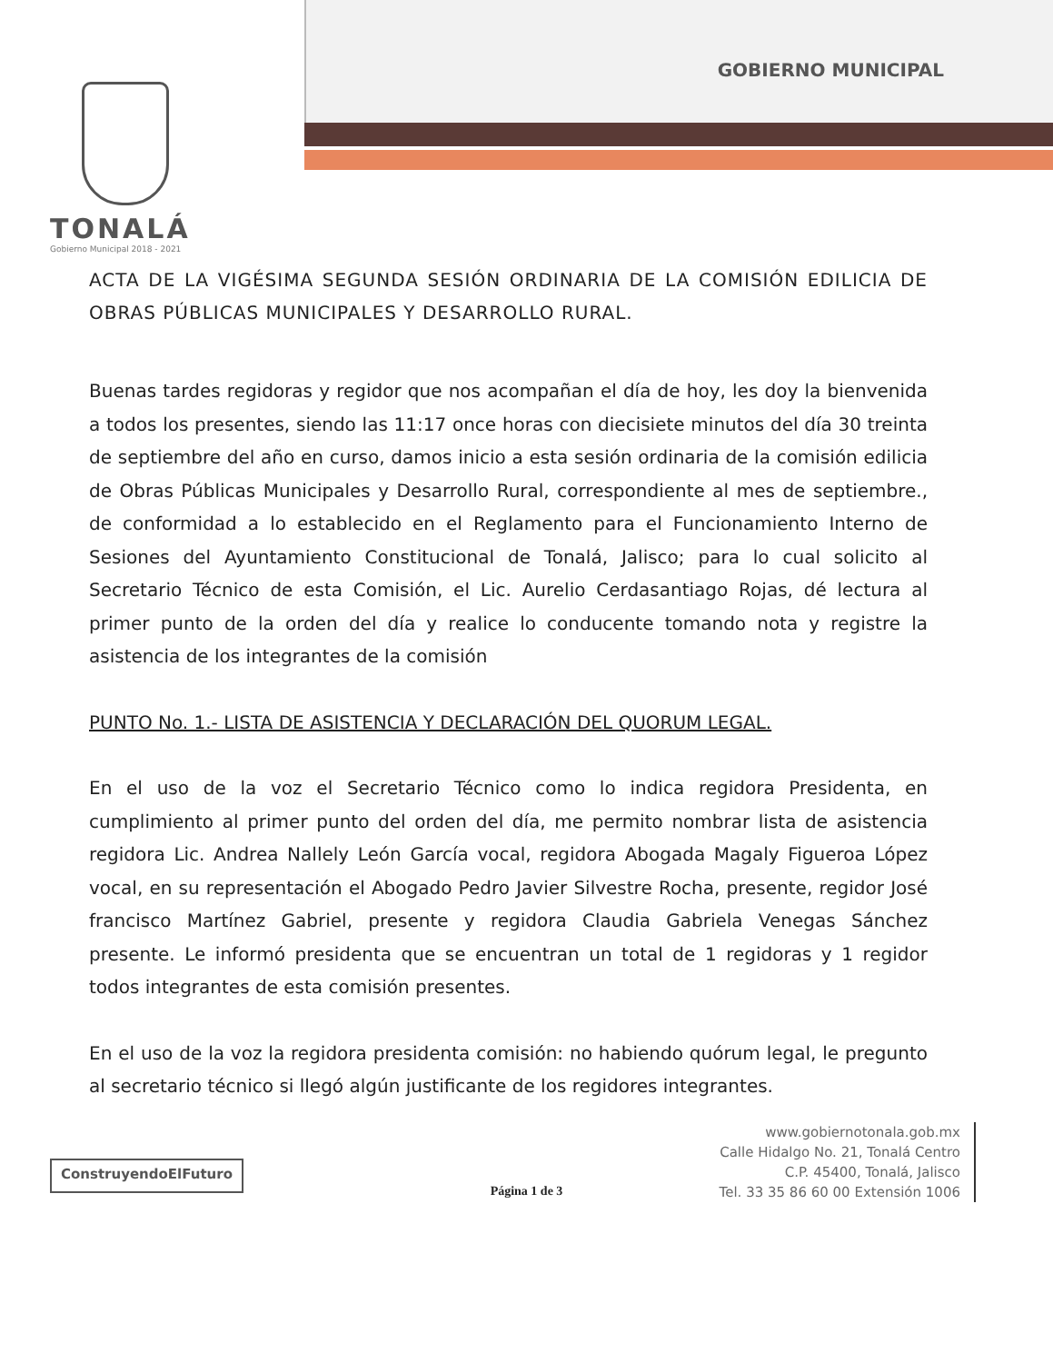TONALÁ
Gobierno Municipal 2018 - 2021
GOBIERNO MUNICIPAL
ACTA DE LA VIGÉSIMA SEGUNDA SESIÓN ORDINARIA DE LA COMISIÓN EDILICIA DE OBRAS PÚBLICAS MUNICIPALES Y DESARROLLO RURAL.
Buenas tardes regidoras y regidor que nos acompañan el día de hoy, les doy la bienvenida a todos los presentes, siendo las 11:17 once horas con diecisiete minutos del día 30 treinta de septiembre del año en curso, damos inicio a esta sesión ordinaria de la comisión edilicia de Obras Públicas Municipales y Desarrollo Rural, correspondiente al mes de septiembre., de conformidad a lo establecido en el Reglamento para el Funcionamiento Interno de Sesiones del Ayuntamiento Constitucional de Tonalá, Jalisco; para lo cual solicito al Secretario Técnico de esta Comisión, el Lic. Aurelio Cerdasantiago Rojas, dé lectura al primer punto de la orden del día y realice lo conducente tomando nota y registre la asistencia de los integrantes de la comisión
PUNTO No. 1.- LISTA DE ASISTENCIA Y DECLARACIÓN DEL QUORUM LEGAL.
En el uso de la voz el Secretario Técnico como lo indica regidora Presidenta, en cumplimiento al primer punto del orden del día, me permito nombrar lista de asistencia regidora Lic. Andrea Nallely León García vocal, regidora Abogada Magaly Figueroa López vocal, en su representación el Abogado Pedro Javier Silvestre Rocha, presente, regidor José francisco Martínez Gabriel, presente y regidora Claudia Gabriela Venegas Sánchez presente. Le informó presidenta que se encuentran un total de 1 regidoras y 1 regidor todos integrantes de esta comisión presentes.
En el uso de la voz la regidora presidenta comisión: no habiendo quórum legal, le pregunto al secretario técnico si llegó algún justificante de los regidores integrantes.
ConstruyendoElFuturo
www.gobiernotonala.gob.mx
Calle Hidalgo No. 21, Tonalá Centro
C.P. 45400, Tonalá, Jalisco
Tel. 33 35 86 60 00 Extensión 1006
Página 1 de 3